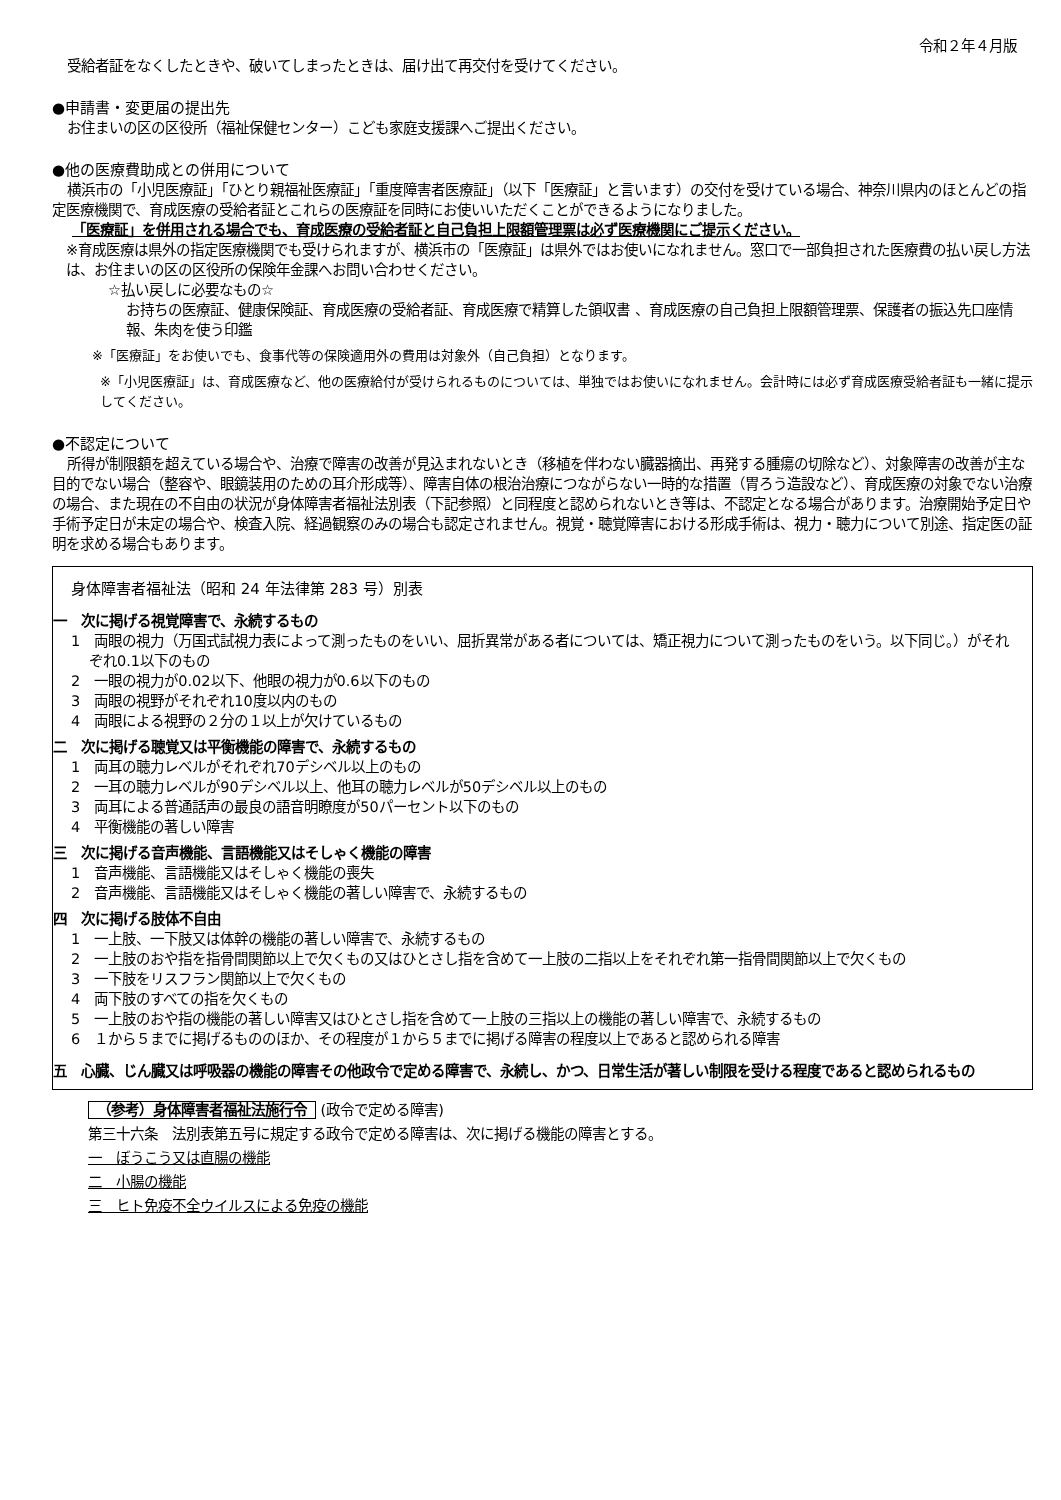令和２年４月版
受給者証をなくしたときや、破いてしまったときは、届け出て再交付を受けてください。
●申請書・変更届の提出先
お住まいの区の区役所（福祉保健センター）こども家庭支援課へご提出ください。
●他の医療費助成との併用について
横浜市の「小児医療証」「ひとり親福祉医療証」「重度障害者医療証」（以下「医療証」と言います）の交付を受けている場合、神奈川県内のほとんどの指定医療機関で、育成医療の受給者証とこれらの医療証を同時にお使いいただくことができるようになりました。
「医療証」を併用される場合でも、育成医療の受給者証と自己負担上限額管理票は必ず医療機関にご提示ください。
※育成医療は県外の指定医療機関でも受けられますが、横浜市の「医療証」は県外ではお使いになれません。窓口で一部負担された医療費の払い戻し方法は、お住まいの区の区役所の保険年金課へお問い合わせください。
☆払い戻しに必要なもの☆
お持ちの医療証、健康保険証、育成医療の受給者証、育成医療で精算した領収書 、育成医療の自己負担上限額管理票、保護者の振込先口座情報、朱肉を使う印鑑
※「医療証」をお使いでも、食事代等の保険適用外の費用は対象外（自己負担）となります。
※「小児医療証」は、育成医療など、他の医療給付が受けられるものについては、単独ではお使いになれません。会計時には必ず育成医療受給者証も一緒に提示してください。
●不認定について
所得が制限額を超えている場合や、治療で障害の改善が見込まれないとき（移植を伴わない臓器摘出、再発する腫瘍の切除など）、対象障害の改善が主な目的でない場合（整容や、眼鏡装用のための耳介形成等）、障害自体の根治治療につながらない一時的な措置（胃ろう造設など）、育成医療の対象でない治療の場合、また現在の不自由の状況が身体障害者福祉法別表（下記参照）と同程度と認められないとき等は、不認定となる場合があります。治療開始予定日や手術予定日が未定の場合や、検査入院、経過観察のみの場合も認定されません。視覚・聴覚障害における形成手術は、視力・聴力について別途、指定医の証明を求める場合もあります。
身体障害者福祉法（昭和 24 年法律第 283 号）別表
一　次に掲げる視覚障害で、永続するもの
1　両眼の視力（万国式試視力表によって測ったものをいい、屈折異常がある者については、矯正視力について測ったものをいう。以下同じ。）がそれぞれ0.1以下のもの
2　一眼の視力が0.02以下、他眼の視力が0.6以下のもの
3　両眼の視野がそれぞれ10度以内のもの
4　両眼による視野の２分の１以上が欠けているもの
二　次に掲げる聴覚又は平衡機能の障害で、永続するもの
1　両耳の聴力レベルがそれぞれ70デシベル以上のもの
2　一耳の聴力レベルが90デシベル以上、他耳の聴力レベルが50デシベル以上のもの
3　両耳による普通話声の最良の語音明瞭度が50パーセント以下のもの
4　平衡機能の著しい障害
三　次に掲げる音声機能、言語機能又はそしゃく機能の障害
1　音声機能、言語機能又はそしゃく機能の喪失
2　音声機能、言語機能又はそしゃく機能の著しい障害で、永続するもの
四　次に掲げる肢体不自由
1　一上肢、一下肢又は体幹の機能の著しい障害で、永続するもの
2　一上肢のおや指を指骨間関節以上で欠くもの又はひとさし指を含めて一上肢の二指以上をそれぞれ第一指骨間関節以上で欠くもの
3　一下肢をリスフラン関節以上で欠くもの
4　両下肢のすべての指を欠くもの
5　一上肢のおや指の機能の著しい障害又はひとさし指を含めて一上肢の三指以上の機能の著しい障害で、永続するもの
6　１から５までに掲げるもののほか、その程度が１から５までに掲げる障害の程度以上であると認められる障害
五　心臓、じん臓又は呼吸器の機能の障害その他政令で定める障害で、永続し、かつ、日常生活が著しい制限を受ける程度であると認められるもの
（参考）身体障害者福祉法施行令 (政令で定める障害)
第三十六条　法別表第五号に規定する政令で定める障害は、次に掲げる機能の障害とする。
一　ぼうこう又は直腸の機能
二　小腸の機能
三　ヒト免疫不全ウイルスによる免疫の機能